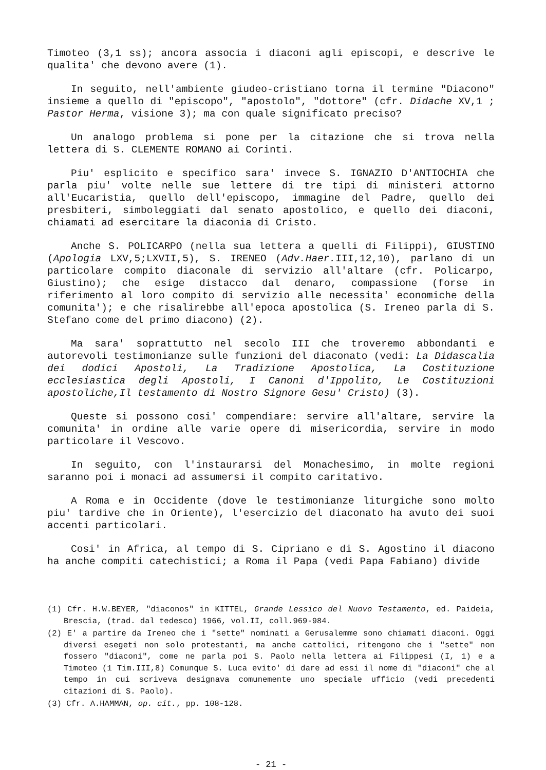Timoteo (3,1 ss); ancora associa i diaconi agli episcopi, e descrive le qualita' che devono avere (1).
In seguito, nell'ambiente giudeo-cristiano torna il termine "Diacono" insieme a quello di "episcopo", "apostolo", "dottore" (cfr. Didache XV,1 ; Pastor Herma, visione 3); ma con quale significato preciso?
Un analogo problema si pone per la citazione che si trova nella lettera di S. CLEMENTE ROMANO ai Corinti.
Piu' esplicito e specifico sara' invece S. IGNAZIO D'ANTIOCHIA che parla piu' volte nelle sue lettere di tre tipi di ministeri attorno all'Eucaristia, quello dell'episcopo, immagine del Padre, quello dei presbiteri, simboleggiati dal senato apostolico, e quello dei diaconi, chiamati ad esercitare la diaconia di Cristo.
Anche S. POLICARPO (nella sua lettera a quelli di Filippi), GIUSTINO (Apologia LXV,5;LXVII,5), S. IRENEO (Adv.Haer. III,12,10), parlano di un particolare compito diaconale di servizio all'altare (cfr. Policarpo, Giustino); che esige distacco dal denaro, compassione (forse in riferimento al loro compito di servizio alle necessita' economiche della comunita'); e che risalirebbe all'epoca apostolica (S. Ireneo parla di S. Stefano come del primo diacono) (2).
Ma sara' soprattutto nel secolo III che troveremo abbondanti e autorevoli testimonianze sulle funzioni del diaconato (vedi: La Didascalia dei dodici Apostoli, La Tradizione Apostolica, La Costituzione ecclesiastica degli Apostoli, I Canoni d'Ippolito, Le Costituzioni apostoliche,Il testamento di Nostro Signore Gesu' Cristo) (3).
Queste si possono cosi' compendiare: servire all'altare, servire la comunita' in ordine alle varie opere di misericordia, servire in modo particolare il Vescovo.
In seguito, con l'instaurarsi del Monachesimo, in molte regioni saranno poi i monaci ad assumersi il compito caritativo.
A Roma e in Occidente (dove le testimonianze liturgiche sono molto piu' tardive che in Oriente), l'esercizio del diaconato ha avuto dei suoi accenti particolari.
Cosi' in Africa, al tempo di S. Cipriano e di S. Agostino il diacono ha anche compiti catechistici; a Roma il Papa (vedi Papa Fabiano) divide
(1) Cfr. H.W.BEYER, "diaconos" in KITTEL, Grande Lessico del Nuovo Testamento, ed. Paideia, Brescia, (trad. dal tedesco) 1966, vol.II, coll.969-984.
(2) E' a partire da Ireneo che i "sette" nominati a Gerusalemme sono chiamati diaconi. Oggi diversi esegeti non solo protestanti, ma anche cattolici, ritengono che i "sette" non fossero "diaconi", come ne parla poi S. Paolo nella lettera ai Filippesi (I, 1) e a Timoteo (1 Tim.III,8) Comunque S. Luca evito' di dare ad essi il nome di "diaconi" che al tempo in cui scriveva designava comunemente uno speciale ufficio (vedi precedenti citazioni di S. Paolo).
(3) Cfr. A.HAMMAN, op. cit., pp. 108-128.
- 21 -